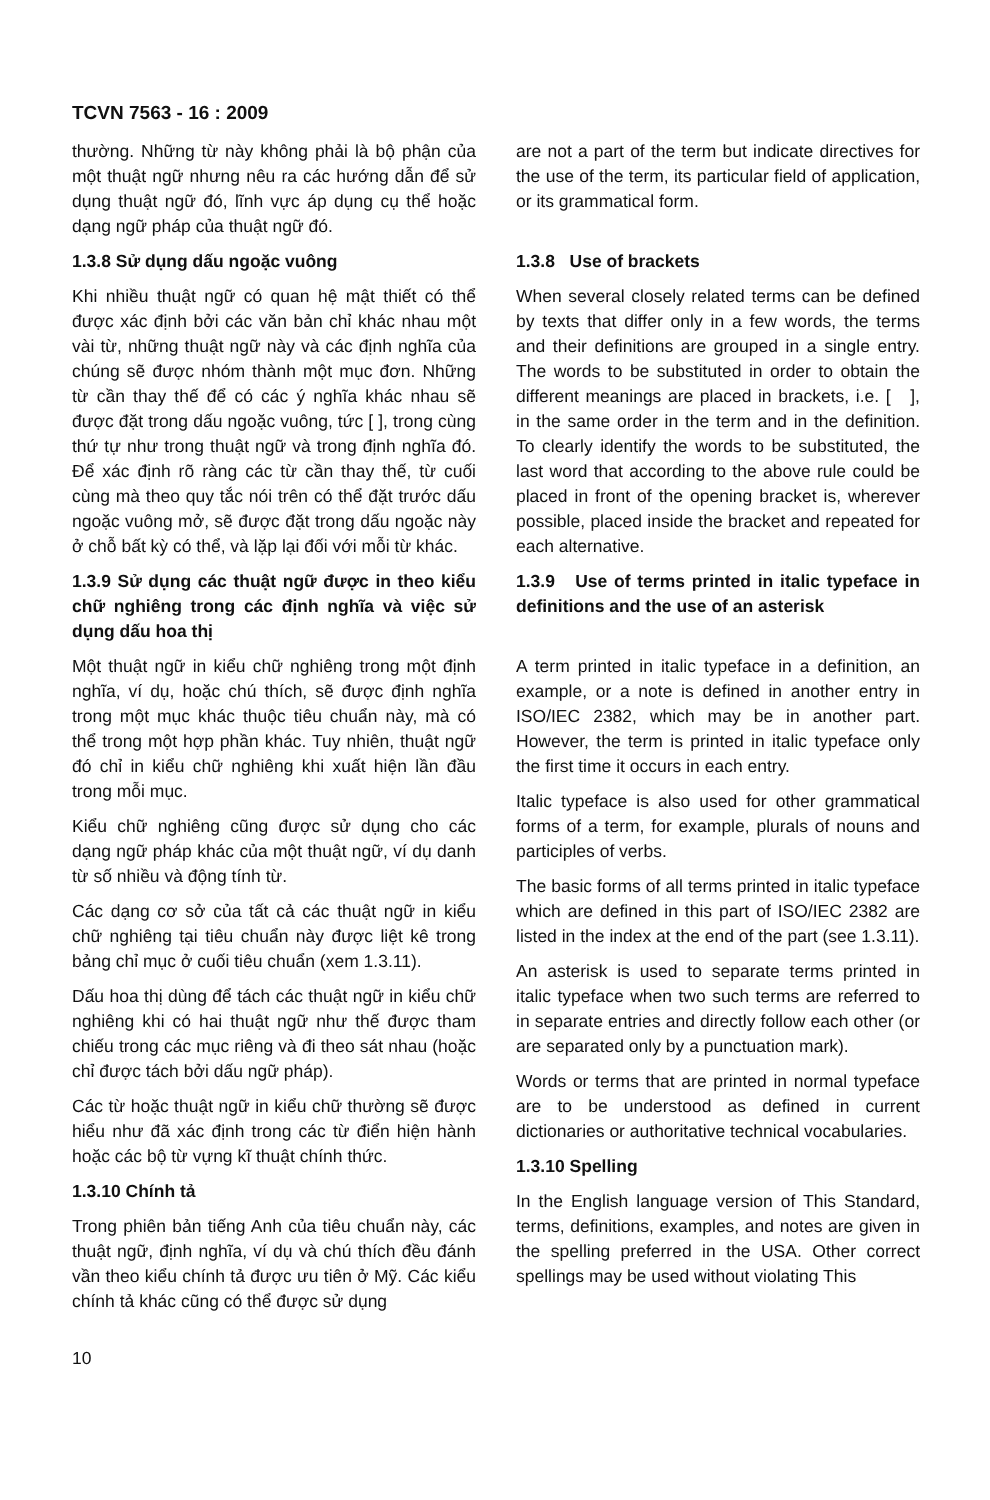TCVN 7563 - 16 : 2009
thường. Những từ này không phải là bộ phận của một thuật ngữ nhưng nêu ra các hướng dẫn để sử dụng thuật ngữ đó, lĩnh vực áp dụng cụ thể hoặc dạng ngữ pháp của thuật ngữ đó.
1.3.8 Sử dụng dấu ngoặc vuông
Khi nhiều thuật ngữ có quan hệ mật thiết có thể được xác định bởi các văn bản chỉ khác nhau một vài từ, những thuật ngữ này và các định nghĩa của chúng sẽ được nhóm thành một mục đơn. Những từ cần thay thế để có các ý nghĩa khác nhau sẽ được đặt trong dấu ngoặc vuông, tức [ ], trong cùng thứ tự như trong thuật ngữ và trong định nghĩa đó. Để xác định rõ ràng các từ cần thay thế, từ cuối cùng mà theo quy tắc nói trên có thể đặt trước dấu ngoặc vuông mở, sẽ được đặt trong dấu ngoặc này ở chỗ bất kỳ có thể, và lặp lại đối với mỗi từ khác.
1.3.9 Sử dụng các thuật ngữ được in theo kiểu chữ nghiêng trong các định nghĩa và việc sử dụng dấu hoa thị
Một thuật ngữ in kiểu chữ nghiêng trong một định nghĩa, ví dụ, hoặc chú thích, sẽ được định nghĩa trong một mục khác thuộc tiêu chuẩn này, mà có thể trong một hợp phần khác. Tuy nhiên, thuật ngữ đó chỉ in kiểu chữ nghiêng khi xuất hiện lần đầu trong mỗi mục.
Kiểu chữ nghiêng cũng được sử dụng cho các dạng ngữ pháp khác của một thuật ngữ, ví dụ danh từ số nhiều và động tính từ.
Các dạng cơ sở của tất cả các thuật ngữ in kiểu chữ nghiêng tại tiêu chuẩn này được liệt kê trong bảng chỉ mục ở cuối tiêu chuẩn (xem 1.3.11).
Dấu hoa thị dùng để tách các thuật ngữ in kiểu chữ nghiêng khi có hai thuật ngữ như thế được tham chiếu trong các mục riêng và đi theo sát nhau (hoặc chỉ được tách bởi dấu ngữ pháp).
Các từ hoặc thuật ngữ in kiểu chữ thường sẽ được hiểu như đã xác định trong các từ điển hiện hành hoặc các bộ từ vựng kĩ thuật chính thức.
1.3.10 Chính tả
Trong phiên bản tiếng Anh của tiêu chuẩn này, các thuật ngữ, định nghĩa, ví dụ và chú thích đều đánh vần theo kiểu chính tả được ưu tiên ở Mỹ. Các kiểu chính tả khác cũng có thể được sử dụng
are not a part of the term but indicate directives for the use of the term, its particular field of application, or its grammatical form.
1.3.8 Use of brackets
When several closely related terms can be defined by texts that differ only in a few words, the terms and their definitions are grouped in a single entry. The words to be substituted in order to obtain the different meanings are placed in brackets, i.e. [ ], in the same order in the term and in the definition. To clearly identify the words to be substituted, the last word that according to the above rule could be placed in front of the opening bracket is, wherever possible, placed inside the bracket and repeated for each alternative.
1.3.9 Use of terms printed in italic typeface in definitions and the use of an asterisk
A term printed in italic typeface in a definition, an example, or a note is defined in another entry in ISO/IEC 2382, which may be in another part. However, the term is printed in italic typeface only the first time it occurs in each entry.
Italic typeface is also used for other grammatical forms of a term, for example, plurals of nouns and participles of verbs.
The basic forms of all terms printed in italic typeface which are defined in this part of ISO/IEC 2382 are listed in the index at the end of the part (see 1.3.11).
An asterisk is used to separate terms printed in italic typeface when two such terms are referred to in separate entries and directly follow each other (or are separated only by a punctuation mark).
Words or terms that are printed in normal typeface are to be understood as defined in current dictionaries or authoritative technical vocabularies.
1.3.10 Spelling
In the English language version of This Standard, terms, definitions, examples, and notes are given in the spelling preferred in the USA. Other correct spellings may be used without violating This
10